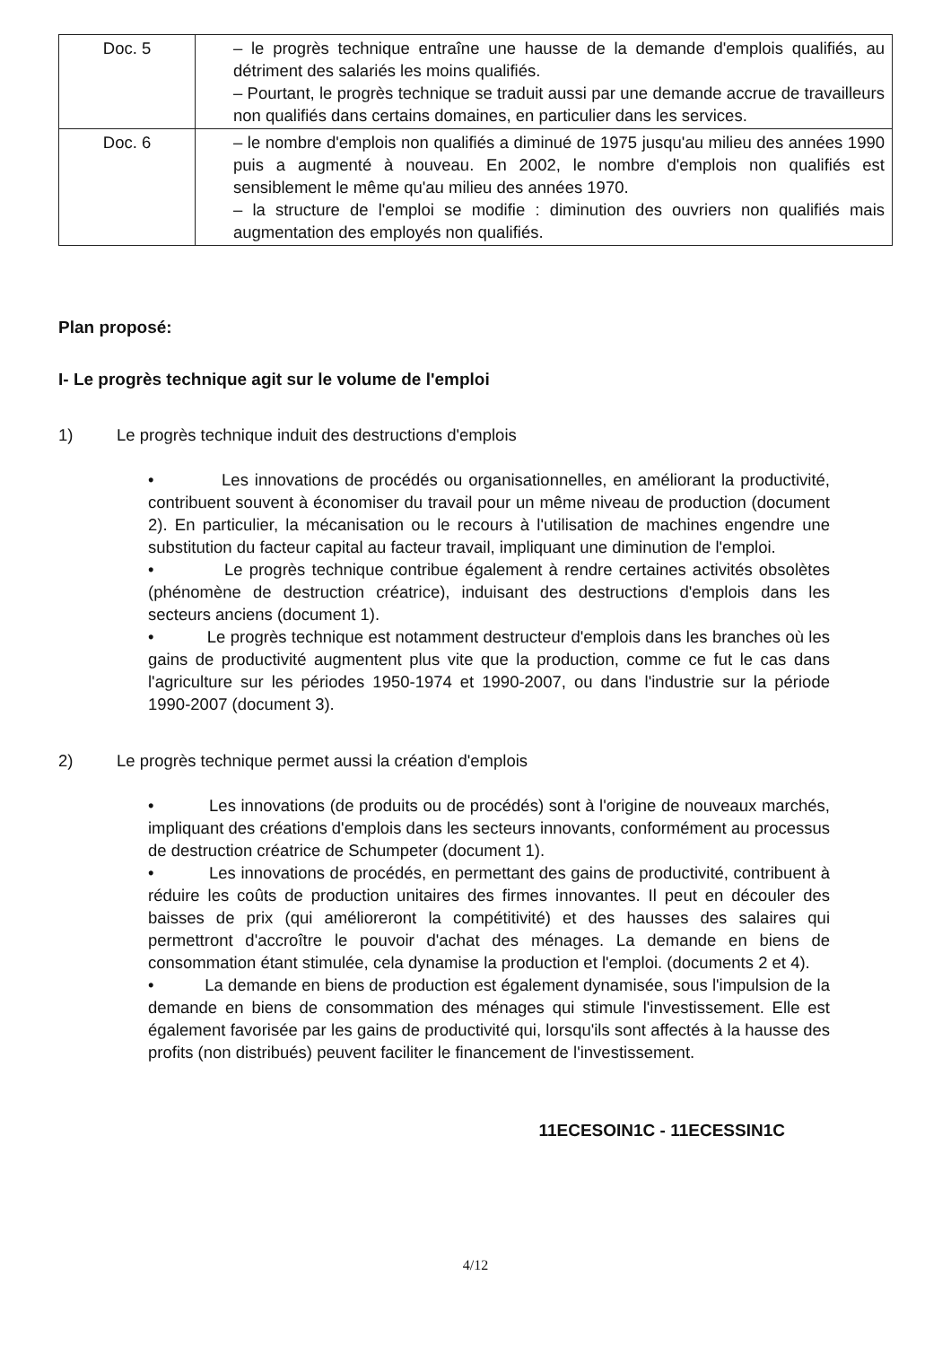| Doc. 5 | – le progrès technique entraîne une hausse de la demande d'emplois qualifiés, au détriment des salariés les moins qualifiés. – Pourtant, le progrès technique se traduit aussi par une demande accrue de travailleurs non qualifiés dans certains domaines, en particulier dans les services. |
| Doc. 6 | – le nombre d'emplois non qualifiés a diminué de 1975 jusqu'au milieu des années 1990 puis a augmenté à nouveau. En 2002, le nombre d'emplois non qualifiés est sensiblement le même qu'au milieu des années 1970. – la structure de l'emploi se modifie : diminution des ouvriers non qualifiés mais augmentation des employés non qualifiés. |
Plan proposé:
I- Le progrès technique agit sur le volume de l'emploi
1) Le progrès technique induit des destructions d'emplois
• Les innovations de procédés ou organisationnelles, en améliorant la productivité, contribuent souvent à économiser du travail pour un même niveau de production (document 2). En particulier, la mécanisation ou le recours à l'utilisation de machines engendre une substitution du facteur capital au facteur travail, impliquant une diminution de l'emploi.
• Le progrès technique contribue également à rendre certaines activités obsolètes (phénomène de destruction créatrice), induisant des destructions d'emplois dans les secteurs anciens (document 1).
• Le progrès technique est notamment destructeur d'emplois dans les branches où les gains de productivité augmentent plus vite que la production, comme ce fut le cas dans l'agriculture sur les périodes 1950-1974 et 1990-2007, ou dans l'industrie sur la période 1990-2007 (document 3).
2) Le progrès technique permet aussi la création d'emplois
• Les innovations (de produits ou de procédés) sont à l'origine de nouveaux marchés, impliquant des créations d'emplois dans les secteurs innovants, conformément au processus de destruction créatrice de Schumpeter (document 1).
• Les innovations de procédés, en permettant des gains de productivité, contribuent à réduire les coûts de production unitaires des firmes innovantes. Il peut en découler des baisses de prix (qui amélioreront la compétitivité) et des hausses des salaires qui permettront d'accroître le pouvoir d'achat des ménages. La demande en biens de consommation étant stimulée, cela dynamise la production et l'emploi. (documents 2 et 4).
• La demande en biens de production est également dynamisée, sous l'impulsion de la demande en biens de consommation des ménages qui stimule l'investissement. Elle est également favorisée par les gains de productivité qui, lorsqu'ils sont affectés à la hausse des profits (non distribués) peuvent faciliter le financement de l'investissement.
11ECESOIN1C - 11ECESSIN1C
4/12